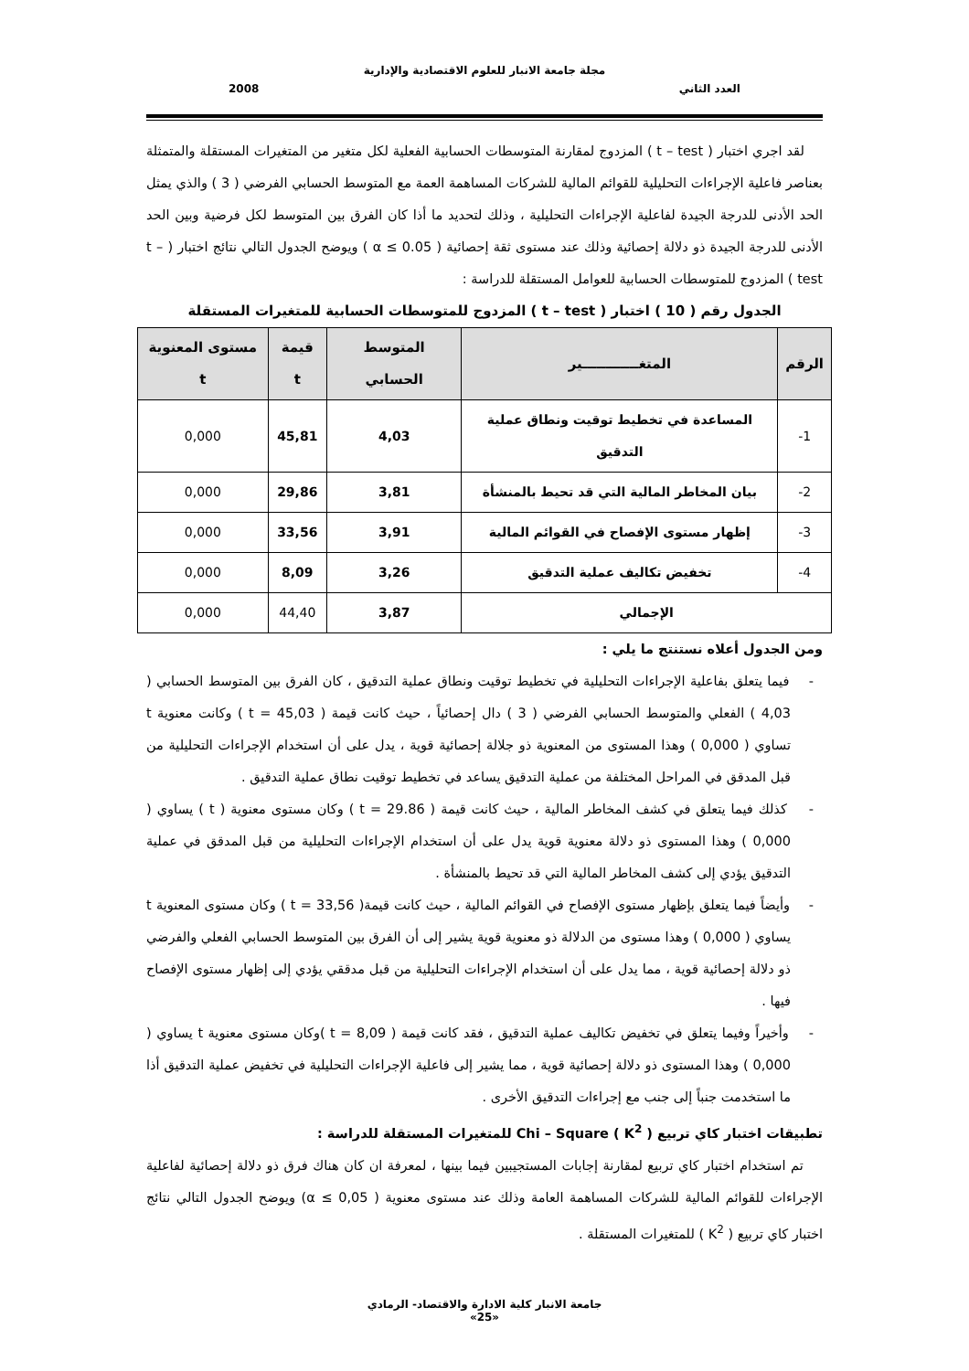مجلة جامعة الانبار للعلوم الاقتصادية والإدارية
العدد الثاني 2008
لقد اجري اختبار ( t – test ) المزدوج لمقارنة المتوسطات الحسابية الفعلية لكل متغير من المتغيرات المستقلة والمتمثلة بعناصر فاعلية الإجراءات التحليلية للقوائم المالية للشركات المساهمة العمة مع المتوسط الحسابي الفرضي ( 3 ) والذي يمثل الحد الأدنى للدرجة الجيدة لفاعلية الإجراءات التحليلية ، وذلك لتحديد ما أذا كان الفرق بين المتوسط لكل فرضية وبين الحد الأدنى للدرجة الجيدة ذو دلالة إحصائية وذلك عند مستوى ثقة إحصائية ( α ≤ 0.05 ) ويوضح الجدول التالي نتائج اختبار ( t – test ) المزدوج للمتوسطات الحسابية للعوامل المستقلة للدراسة :
الجدول رقم ( 10 ) اختبار ( t – test ) المزدوج للمتوسطات الحسابية للمتغيرات المستقلة
| الرقم | المتغــــــــــــير | المتوسط الحسابي | قيمة t | مستوى المعنوية t |
| --- | --- | --- | --- | --- |
| 1- | المساعدة في تخطيط توقيت ونطاق عملية التدقيق | 4,03 | 45,81 | 0,000 |
| 2- | بيان المخاطر المالية التي قد تحيط بالمنشأة | 3,81 | 29,86 | 0,000 |
| 3- | إظهار مستوى الإفصاح في القوائم المالية | 3,91 | 33,56 | 0,000 |
| 4- | تخفيض تكاليف عملية التدقيق | 3,26 | 8,09 | 0,000 |
| الإجمالي | | 3,87 | 44,40 | 0,000 |
ومن الجدول أعلاه نستنتج ما يلي :
- فيما يتعلق بفاعلية الإجراءات التحليلية في تخطيط توقيت ونطاق عملية التدقيق ، كان الفرق بين المتوسط الحسابي ( 4,03 ) الفعلي والمتوسط الحسابي الفرضي ( 3 ) دال إحصائياً ، حيث كانت قيمة ( t = 45,03 ) وكانت معنوية t تساوي ( 0,000 ) وهذا المستوى من المعنوية ذو جلالة إحصائية قوية ، يدل على أن استخدام الإجراءات التحليلية من قبل المدقق في المراحل المختلفة من عملية التدقيق يساعد في تخطيط توقيت نطاق عملية التدقيق .
- كذلك فيما يتعلق في كشف المخاطر المالية ، حيث كانت قيمة ( t = 29.86 ) وكان مستوى معنوية ( t ) يساوي ( 0,000 ) وهذا المستوى ذو دلالة معنوية قوية يدل على أن استخدام الإجراءات التحليلية من قبل المدقق في عملية التدقيق يؤدي إلى كشف المخاطر المالية التي قد تحيط بالمنشأة .
- وأيضاً فيما يتعلق بإظهار مستوى الإفصاح في القوائم المالية ، حيث كانت قيمة( t = 33,56 ) وكان مستوى المعنوية t يساوي ( 0,000 ) وهذا مستوى من الدلالة ذو معنوية قوية يشير إلى أن الفرق بين المتوسط الحسابي الفعلي والفرضي ذو دلالة إحصائية قوية ، مما يدل على أن استخدام الإجراءات التحليلية من قبل مدققي يؤدي إلى إظهار مستوى الإفصاح فيها .
- وأخيراً وفيما يتعلق في تخفيض تكاليف عملية التدقيق ، فقد كانت قيمة ( t = 8,09 )وكان مستوى معنوية t يساوي ( 0,000 ) وهذا المستوى ذو دلالة إحصائية قوية ، مما يشير إلى فاعلية الإجراءات التحليلية في تخفيض عملية التدقيق أذا ما استخدمت جنباً إلى جنب مع إجراءات التدقيق الأخرى .
تطبيقات اختبار كاي تربيع ( K<sup>2</sup> ) Chi – Square للمتغيرات المستقلة للدراسة :
تم استخدام اختبار كاي تربيع لمقارنة إجابات المستجيبين فيما بينها ، لمعرفة ان كان هناك فرق ذو دلالة إحصائية لفاعلية الإجراءات للقوائم المالية للشركات المساهمة العامة وذلك عند مستوى معنوية ( α ≤ 0,05) ويوضح الجدول التالي نتائج اختبار كاي تربيع ( K<sup>2</sup> ) للمتغيرات المستقلة .
جامعة الانبار كلية الادارة والاقتصاد- الرمادي
«25»